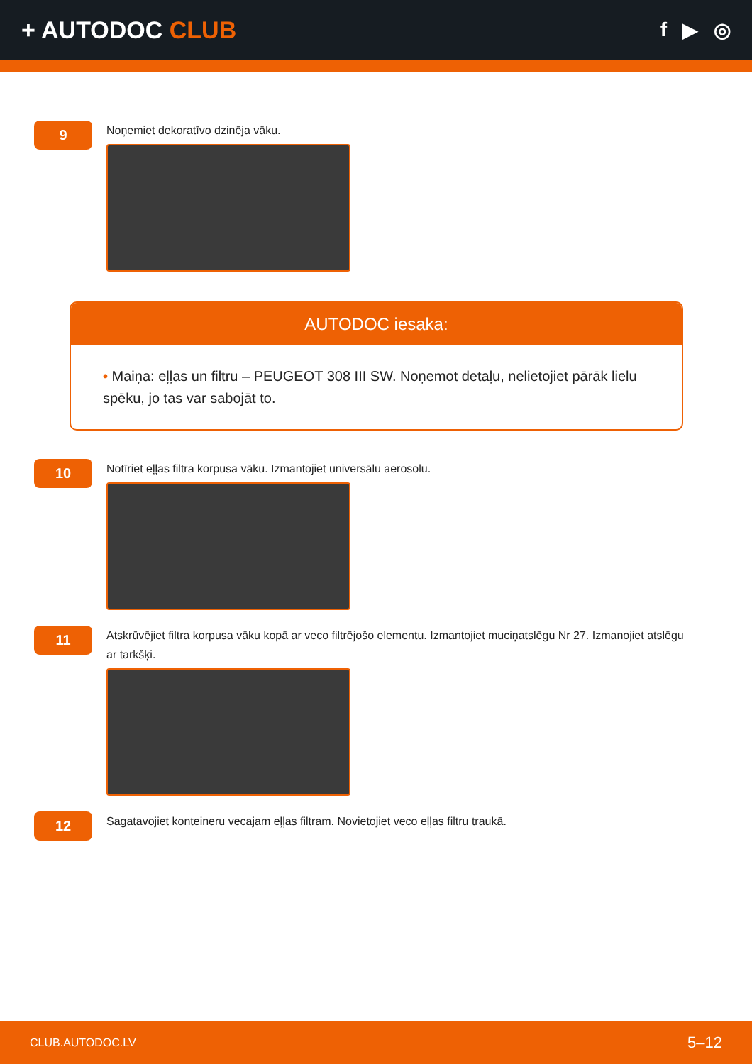+ AUTODOC CLUB
f ▶ ◎
9
Noņemiet dekoratīvo dzinēja vāku.
AUTODOC iesaka:
• Maiņa: eļļas un filtru – PEUGEOT 308 III SW. Noņemot detaļu, nelietojiet pārāk lielu spēku, jo tas var sabojāt to.
10
Notīriet eļļas filtra korpusa vāku. Izmantojiet universālu aerosolu.
11
Atskrūvējiet filtra korpusa vāku kopā ar veco filtrējošo elementu. Izmantojiet muciņatslēgu Nr 27. Izmanojiet atslēgu ar tarkšķi.
12
Sagatavojiet konteineru vecajam eļļas filtram. Novietojiet veco eļļas filtru traukā.
CLUB.AUTODOC.LV 5–12